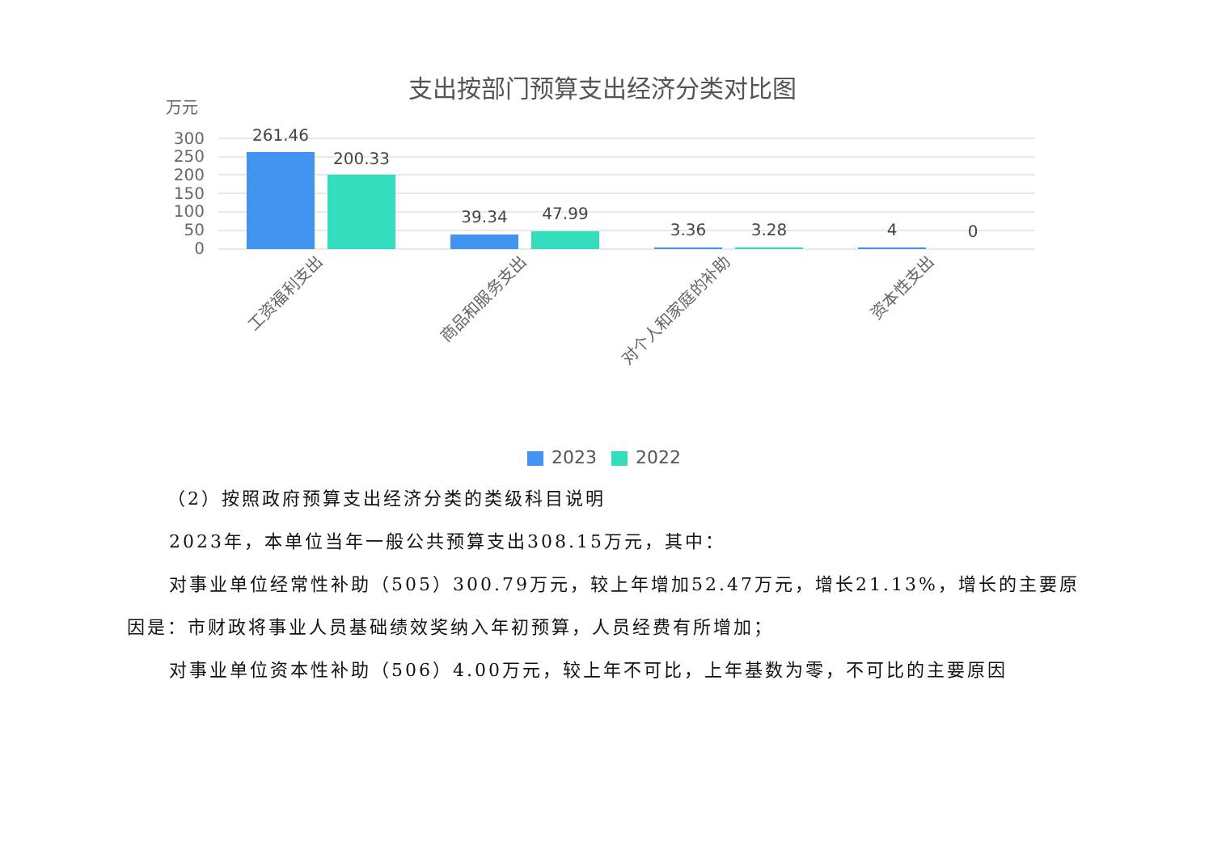支出按部门预算支出经济分类对比图
万元
300
250
200
150
100
50
0
261.46
200.33
39.34
47.99
3.36
3.28
4
0
工资福利支出
商品和服务支出
对个人和家庭的补助
资本性支出
2023
2022
（2）按照政府预算支出经济分类的类级科目说明
2023年，本单位当年一般公共预算支出308.15万元，其中：
对事业单位经常性补助（505）300.79万元，较上年增加52.47万元，增长21.13%，增长的主要原因是：市财政将事业人员基础绩效奖纳入年初预算，人员经费有所增加；
对事业单位资本性补助（506）4.00万元，较上年不可比，上年基数为零，不可比的主要原因